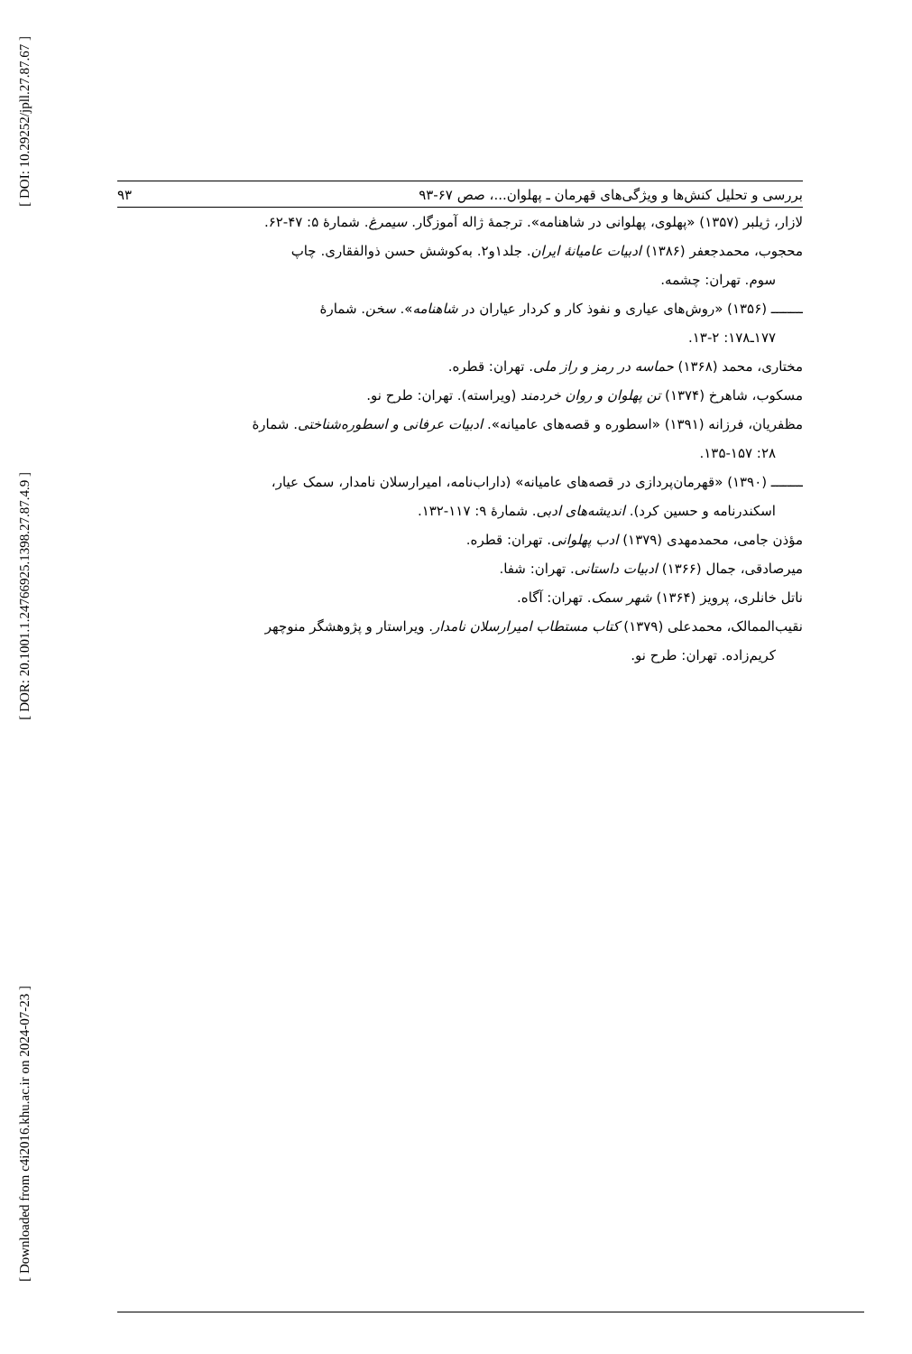[ DOI: 10.29252/jpll.27.87.67 ]
[ DOR: 20.1001.1.24766925.1398.27.87.4.9 ]
[ Downloaded from c4i2016.khu.ac.ir on 2024-07-23 ]
بررسی و تحلیل کنش‌ها و ویژگی‌های قهرمان ـ پهلوان...، صص ۶۷-۹۳ ۹۳
لازار، ژیلبر (۱۳۵۷) «پهلوی، پهلوانی در شاهنامه». ترجمهٔ ژاله آموزگار. سیمرغ. شمارهٔ ۵: ۴۷-۶۲.
محجوب، محمدجعفر (۱۳۸۶) ادبیات عامیانهٔ ایران. جلد۱و۲. به‌کوشش حسن ذوالفقاری. چاپ
سوم. تهران: چشمه.
ــــــــ (۱۳۵۶) «روش‌های عیاری و نفوذ کار و کردار عیاران در شاهنامه». سخن. شمارهٔ
۱۷۷ـ۱۷۸: ۲-۱۳.
مختاری، محمد (۱۳۶۸) حماسه در رمز و راز ملی. تهران: قطره.
مسکوب، شاهرخ (۱۳۷۴) تن پهلوان و روان خردمند (ویراسته). تهران: طرح نو.
مظفریان، فرزانه (۱۳۹۱) «اسطوره و قصه‌های عامیانه». ادبیات عرفانی و اسطوره‌شناختی. شمارهٔ
۲۸: ۱۳۵-۱۵۷.
ــــــــ (۱۳۹۰) «قهرمان‌پردازی در قصه‌های عامیانه» (داراب‌نامه، امیرارسلان نامدار، سمک عیار،
اسکندرنامه و حسین کرد). اندیشه‌های ادبی. شمارهٔ ۹: ۱۱۷-۱۳۲.
مؤذن جامی، محمدمهدی (۱۳۷۹) ادب پهلوانی. تهران: قطره.
میرصادقی، جمال (۱۳۶۶) ادبیات داستانی. تهران: شفا.
ناتل خانلری، پرویز (۱۳۶۴) شهر سمک. تهران: آگاه.
نقیب‌الممالک، محمدعلی (۱۳۷۹) کتاب مستطاب امیرارسلان نامدار. ویراستار و پژوهشگر منوچهر
کریم‌زاده. تهران: طرح نو.